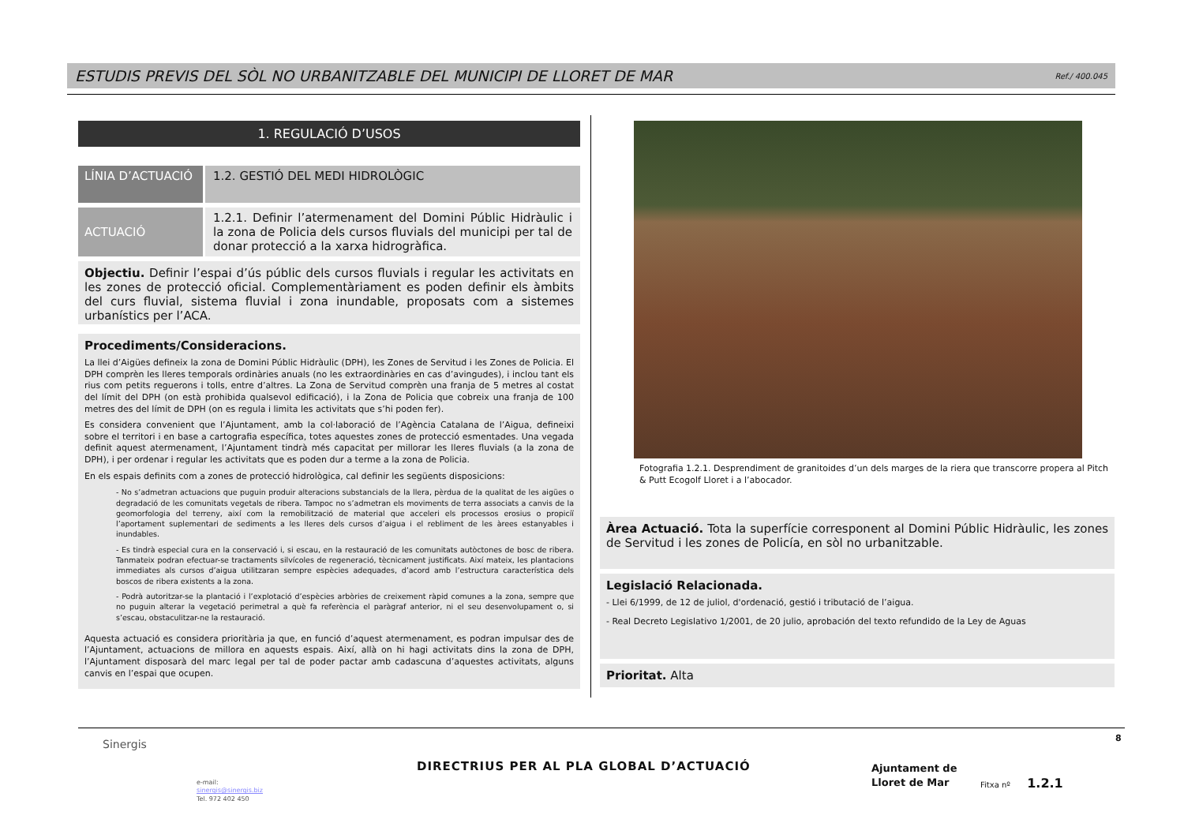ESTUDIS PREVIS DEL SÒL NO URBANITZABLE DEL MUNICIPI DE LLORET DE MAR Ref./ 400.045
1. REGULACIÓ D’USOS
LÍNIA D’ACTUACIÓ
1.2. GESTIÓ DEL MEDI HIDROLÒGIC
ACTUACIÓ 1.2.1. Definir l’atermenament del Domini Públic Hidràulic i la zona de Policia dels cursos fluvials del municipi per tal de donar protecció a la xarxa hidrogràfica.
Objectiu. Definir l’espai d’ús públic dels cursos fluvials i regular les activitats en les zones de protecció oficial. Complementàriament es poden definir els àmbits del curs fluvial, sistema fluvial i zona inundable, proposats com a sistemes urbanístics per l’ACA.
Procediments/Consideracions.
La llei d’Aigües defineix la zona de Domini Públic Hidràulic (DPH), les Zones de Servitud i les Zones de Policia. El DPH comprèn les lleres temporals ordinàries anuals (no les extraordinàries en cas d’avingudes), i inclou tant els rius com petits reguerons i tolls, entre d’altres. La Zona de Servitud comprèn una franja de 5 metres al costat del límit del DPH (on està prohibida qualsevol edificació), i la Zona de Policia que cobreix una franja de 100 metres des del límit de DPH (on es regula i limita les activitats que s’hi poden fer).
Es considera convenient que l’Ajuntament, amb la col·laboració de l’Agència Catalana de l’Aigua, defineixi sobre el territori i en base a cartografia específica, totes aquestes zones de protecció esmentades. Una vegada definit aquest atermenament, l’Ajuntament tindrà més capacitat per millorar les lleres fluvials (a la zona de DPH), i per ordenar i regular les activitats que es poden dur a terme a la zona de Policia.
En els espais definits com a zones de protecció hidrològica, cal definir les següents disposicions:
- No s’admetran actuacions que puguin produir alteracions substancials de la llera, pèrdua de la qualitat de les aigües o degradació de les comunitats vegetals de ribera. Tampoc no s’admetran els moviments de terra associats a canvis de la geomorfologia del terreny, així com la remobilització de material que acceleri els processos erosius o propiciï l’aportament suplementari de sediments a les lleres dels cursos d’aigua i el rebliment de les àrees estanyables i inundables.
- Es tindrà especial cura en la conservació i, si escau, en la restauració de les comunitats autòctones de bosc de ribera. Tanmateix podran efectuar-se tractaments silvícoles de regeneració, tècnicament justificats. Així mateix, les plantacions immediates als cursos d’aigua utilitzaran sempre espècies adequades, d’acord amb l’estructura característica dels boscos de ribera existents a la zona.
- Podrà autoritzar-se la plantació i l’explotació d’espècies arbòries de creixement ràpid comunes a la zona, sempre que no puguin alterar la vegetació perimetral a què fa referència el paràgraf anterior, ni el seu desenvolupament o, si s’escau, obstaculitzar-ne la restauració.
Aquesta actuació es considera prioritària ja que, en funció d’aquest atermenament, es podran impulsar des de l’Ajuntament, actuacions de millora en aquests espais. Així, allà on hi hagi activitats dins la zona de DPH, l’Ajuntament disposarà del marc legal per tal de poder pactar amb cadascuna d’aquestes activitats, alguns canvis en l’espai que ocupen.
Fotografia 1.2.1. Desprendiment de granitoides d’un dels marges de la riera que transcorre propera al Pitch & Putt Ecogolf Lloret i a l’abocador.
Àrea Actuació. Tota la superfície corresponent al Domini Públic Hidràulic, les zones de Servitud i les zones de Policía, en sòl no urbanitzable.
Legislació Relacionada.
- Llei 6/1999, de 12 de juliol, d'ordenació, gestió i tributació de l’aigua.
- Real Decreto Legislativo 1/2001, de 20 julio, aprobación del texto refundido de la Ley de Aguas
Prioritat. Alta
Sinergis
e-mail:
sinergis@sinergis.biz
Tel. 972 402 450
DIRECTRIUS PER AL PLA GLOBAL D’ACTUACIÓ
Ajuntament de
Lloret de Mar
Fitxa nº 1.2.1
8